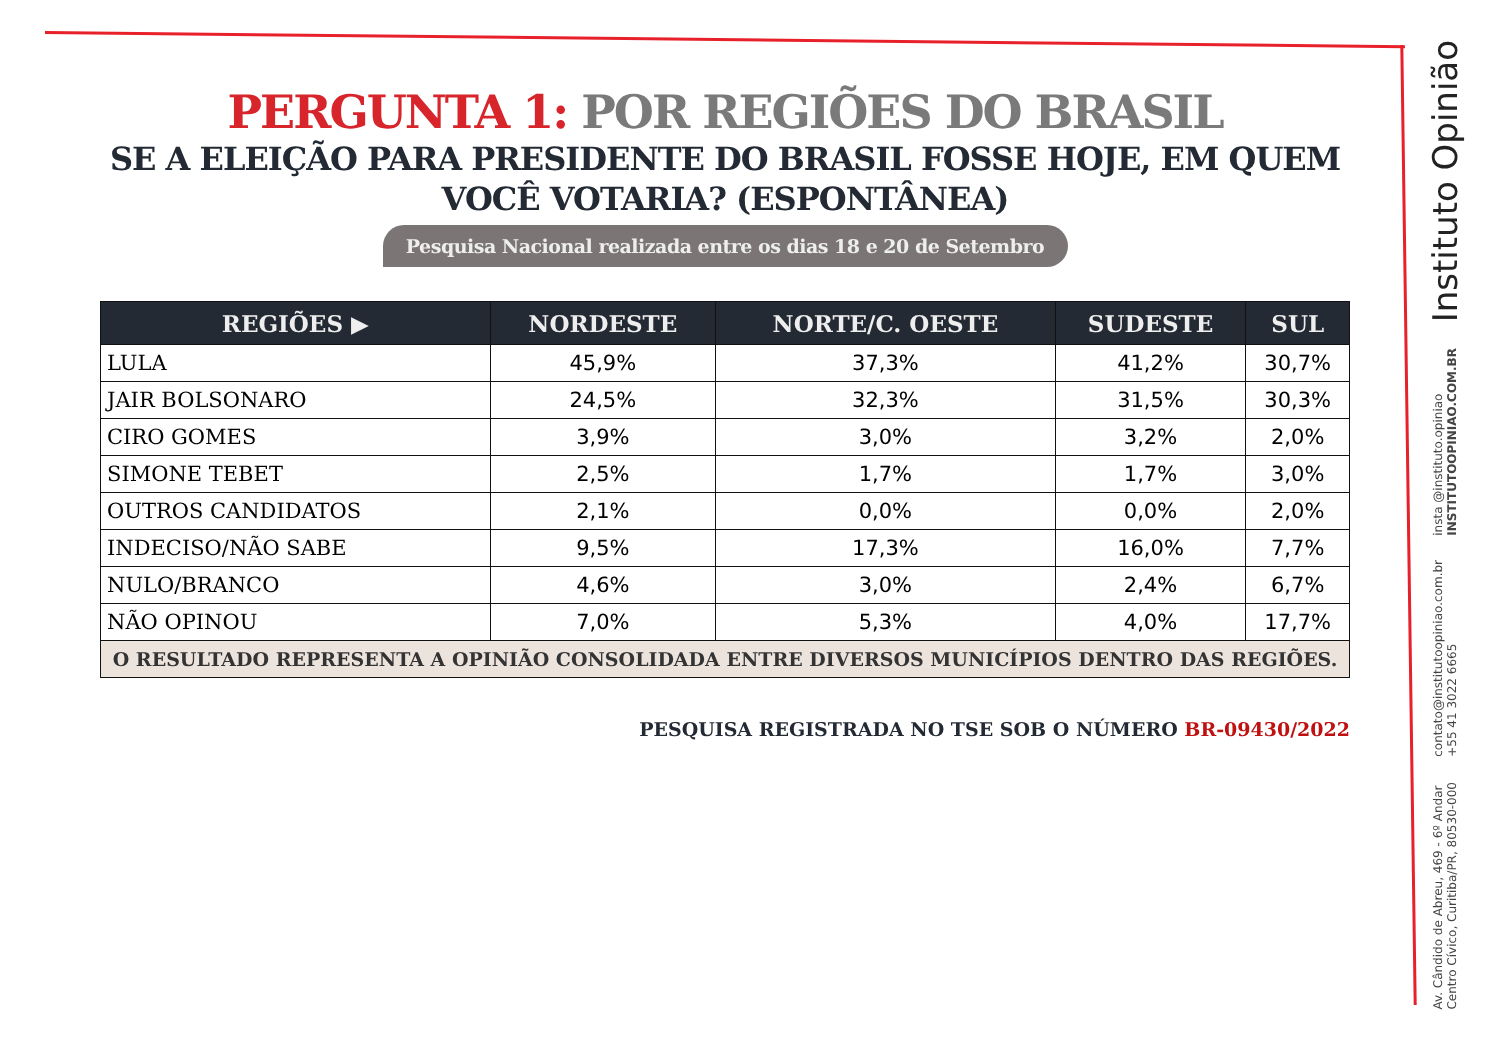PERGUNTA 1: POR REGIÕES DO BRASIL
SE A ELEIÇÃO PARA PRESIDENTE DO BRASIL FOSSE HOJE, EM QUEM VOCÊ VOTARIA? (ESPONTÂNEA)
Pesquisa Nacional realizada entre os dias 18 e 20 de Setembro
| REGIÕES ▶ | NORDESTE | NORTE/C. OESTE | SUDESTE | SUL |
| --- | --- | --- | --- | --- |
| LULA | 45,9% | 37,3% | 41,2% | 30,7% |
| JAIR BOLSONARO | 24,5% | 32,3% | 31,5% | 30,3% |
| CIRO GOMES | 3,9% | 3,0% | 3,2% | 2,0% |
| SIMONE TEBET | 2,5% | 1,7% | 1,7% | 3,0% |
| OUTROS CANDIDATOS | 2,1% | 0,0% | 0,0% | 2,0% |
| INDECISO/NÃO SABE | 9,5% | 17,3% | 16,0% | 7,7% |
| NULO/BRANCO | 4,6% | 3,0% | 2,4% | 6,7% |
| NÃO OPINOU | 7,0% | 5,3% | 4,0% | 17,7% |
| O RESULTADO REPRESENTA A OPINIÃO CONSOLIDADA ENTRE DIVERSOS MUNICÍPIOS DENTRO DAS REGIÕES. | | | | |
PESQUISA REGISTRADA NO TSE SOB O NÚMERO BR-09430/2022
Instituto Opinião
insta @instituto.opiniao
INSTITUTOOPINIAO.COM.BR
contato@institutoopiniao.com.br
+55 41 3022 6665
Av. Cândido de Abreu, 469 - 6º Andar
Centro Cívico, Curitiba/PR, 80530-000